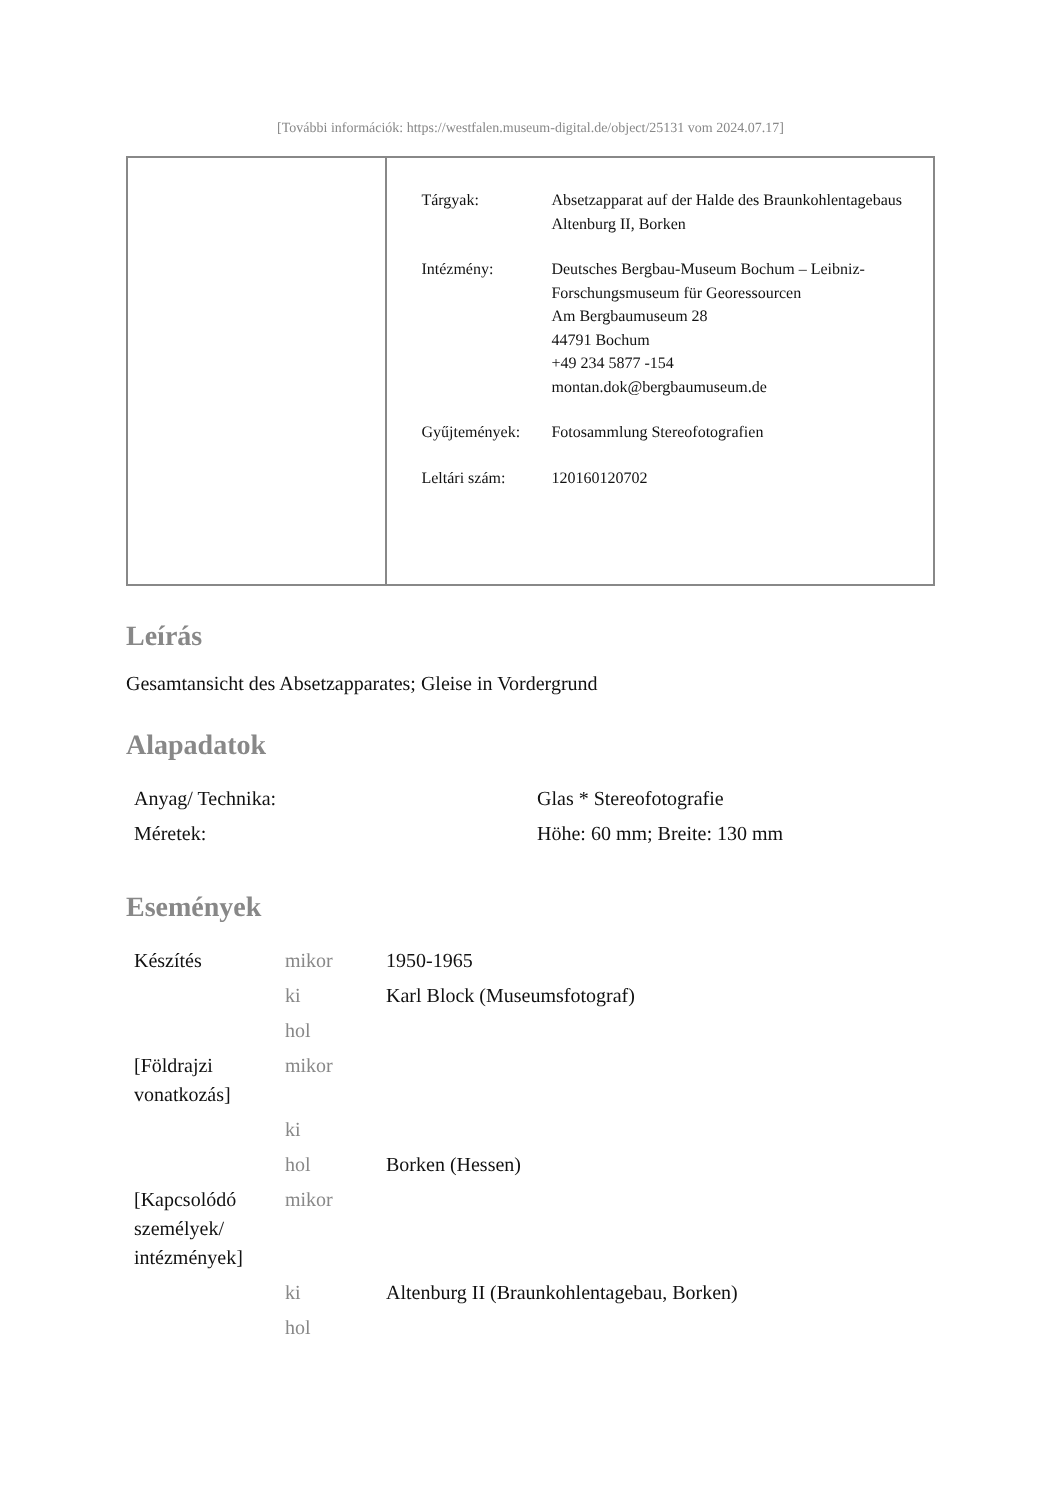[További információk: https://westfalen.museum-digital.de/object/25131 vom 2024.07.17]
| Tárgyak: | Absetzapparat auf der Halde des Braunkohlentagebaus Altenburg II, Borken |
| Intézmény: | Deutsches Bergbau-Museum Bochum – Leibniz-Forschungsmuseum für Georessourcen Am Bergbaumuseum 28 44791 Bochum +49 234 5877 -154 montan.dok@bergbaumuseum.de |
| Gyűjtemények: | Fotosammlung Stereofotografien |
| Leltári szám: | 120160120702 |
Leírás
Gesamtansicht des Absetzapparates; Gleise in Vordergrund
Alapadatok
| Anyag/ Technika: | Glas * Stereofotografie |
| Méretek: | Höhe: 60 mm; Breite: 130 mm |
Események
| Készítés | mikor | 1950-1965 |
| | ki | Karl Block (Museumsfotograf) |
| | hol | |
| [Földrajzi vonatkozás] | mikor | |
| | ki | |
| | hol | Borken (Hessen) |
| [Kapcsolódó személyek/ intézmények] | mikor | |
| | ki | Altenburg II (Braunkohlentagebau, Borken) |
| | hol | |